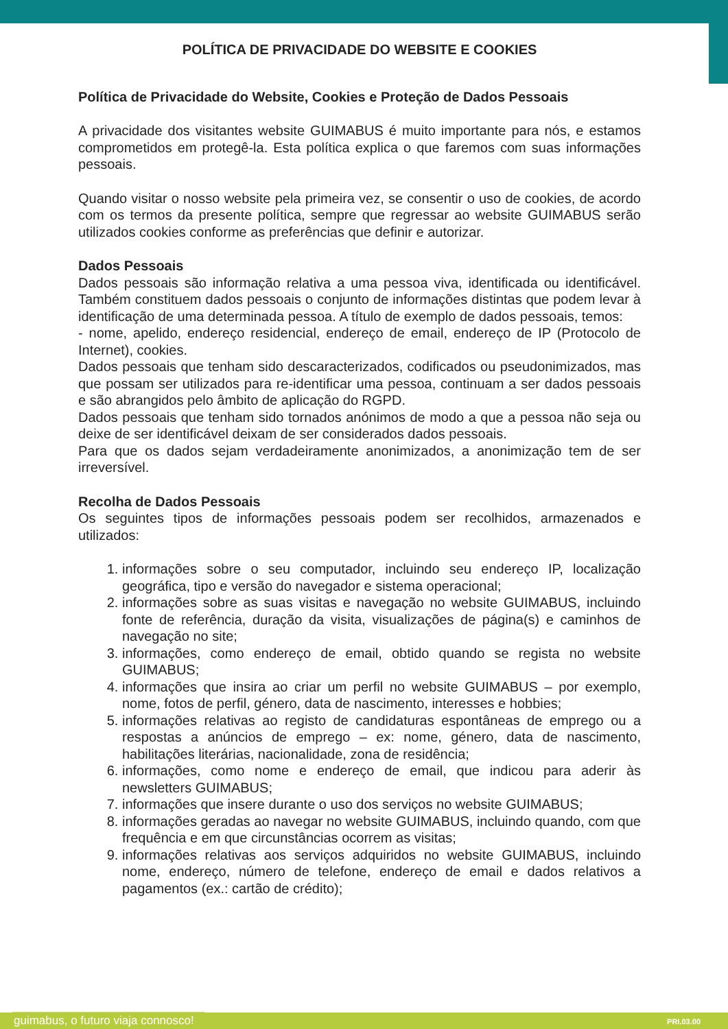POLÍTICA DE PRIVACIDADE DO WEBSITE E COOKIES
Política de Privacidade do Website, Cookies e Proteção de Dados Pessoais
A privacidade dos visitantes website GUIMABUS é muito importante para nós, e estamos comprometidos em protegê-la. Esta política explica o que faremos com suas informações pessoais.
Quando visitar o nosso website pela primeira vez, se consentir o uso de cookies, de acordo com os termos da presente política, sempre que regressar ao website GUIMABUS serão utilizados cookies conforme as preferências que definir e autorizar.
Dados Pessoais
Dados pessoais são informação relativa a uma pessoa viva, identificada ou identificável. Também constituem dados pessoais o conjunto de informações distintas que podem levar à identificação de uma determinada pessoa. A título de exemplo de dados pessoais, temos:
- nome, apelido, endereço residencial, endereço de email, endereço de IP (Protocolo de Internet), cookies.
Dados pessoais que tenham sido descaracterizados, codificados ou pseudonimizados, mas que possam ser utilizados para re-identificar uma pessoa, continuam a ser dados pessoais e são abrangidos pelo âmbito de aplicação do RGPD.
Dados pessoais que tenham sido tornados anónimos de modo a que a pessoa não seja ou deixe de ser identificável deixam de ser considerados dados pessoais.
Para que os dados sejam verdadeiramente anonimizados, a anonimização tem de ser irreversível.
Recolha de Dados Pessoais
Os seguintes tipos de informações pessoais podem ser recolhidos, armazenados e utilizados:
1. informações sobre o seu computador, incluindo seu endereço IP, localização geográfica, tipo e versão do navegador e sistema operacional;
2. informações sobre as suas visitas e navegação no website GUIMABUS, incluindo fonte de referência, duração da visita, visualizações de página(s) e caminhos de navegação no site;
3. informações, como endereço de email, obtido quando se regista no website GUIMABUS;
4. informações que insira ao criar um perfil no website GUIMABUS – por exemplo, nome, fotos de perfil, género, data de nascimento, interesses e hobbies;
5. informações relativas ao registo de candidaturas espontâneas de emprego ou a respostas a anúncios de emprego – ex: nome, género, data de nascimento, habilitações literárias, nacionalidade, zona de residência;
6. informações, como nome e endereço de email, que indicou para aderir às newsletters GUIMABUS;
7. informações que insere durante o uso dos serviços no website GUIMABUS;
8. informações geradas ao navegar no website GUIMABUS, incluindo quando, com que frequência e em que circunstâncias ocorrem as visitas;
9. informações relativas aos serviços adquiridos no website GUIMABUS, incluindo nome, endereço, número de telefone, endereço de email e dados relativos a pagamentos (ex.: cartão de crédito);
guimabus, o futuro viaja connosco! PRI.03.00